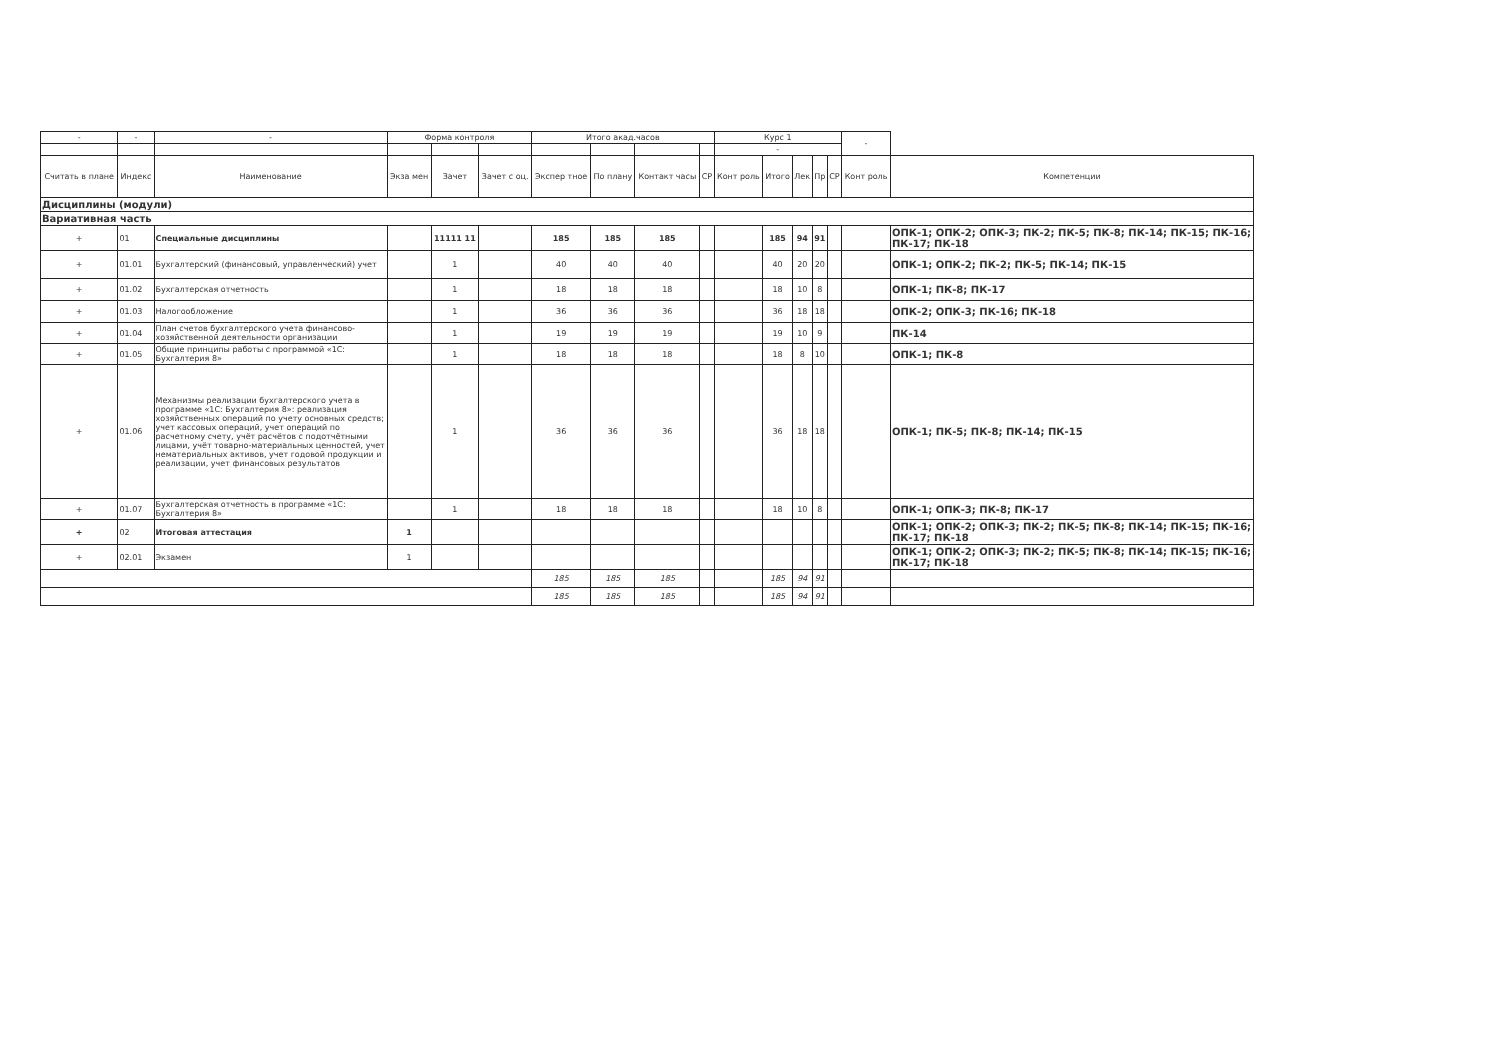| - | - | - | Форма контроля | | | Итого акад.часов | | | | Курс 1 | | | | | - | |
| --- | --- | --- | --- | --- | --- | --- | --- | --- | --- | --- | --- | --- | --- | --- | --- | --- |
| | | | | | | | | | | - | | | | | | |
| Считать в плане | Индекс | Наименование | Экза мен | Зачет | Зачет с оц. | Экспер тное | По плану | Контакт часы | СР | Конт роль | Итого | Лек | Пр | СР | Конт роль | Компетенции |
| Дисциплины (модули) | | | | | | | | | | | | | | | | |
| Вариативная часть | | | | | | | | | | | | | | | | |
| + | 01 | Специальные дисциплины | | 11111 11 | | 185 | 185 | 185 | | | 185 | 94 | 91 | | | ОПК-1; ОПК-2; ОПК-3; ПК-2; ПК-5; ПК-8; ПК-14; ПК-15; ПК-16; ПК-17; ПК-18 |
| + | 01.01 | Бухгалтерский (финансовый, управленческий) учет | | 1 | | 40 | 40 | 40 | | | 40 | 20 | 20 | | | ОПК-1; ОПК-2; ПК-2; ПК-5; ПК-14; ПК-15 |
| + | 01.02 | Бухгалтерская отчетность | | 1 | | 18 | 18 | 18 | | | 18 | 10 | 8 | | | ОПК-1; ПК-8; ПК-17 |
| + | 01.03 | Налогообложение | | 1 | | 36 | 36 | 36 | | | 36 | 18 | 18 | | | ОПК-2; ОПК-3; ПК-16; ПК-18 |
| + | 01.04 | План счетов бухгалтерского учета финансово-хозяйственной деятельности организации | | 1 | | 19 | 19 | 19 | | | 19 | 10 | 9 | | | ПК-14 |
| + | 01.05 | Общие принципы работы с программой «1С: Бухгалтерия 8» | | 1 | | 18 | 18 | 18 | | | 18 | 8 | 10 | | | ОПК-1; ПК-8 |
| + | 01.06 | Механизмы реализации бухгалтерского учета в программе «1С: Бухгалтерия 8»: реализация хозяйственных операций по учету основных средств; учет кассовых операций, учет операций по расчетному счету, учёт расчётов с подотчётными лицами, учёт товарно-материальных ценностей, учет нематериальных активов, учет годовой продукции и реализации, учет финансовых результатов | | 1 | | 36 | 36 | 36 | | | 36 | 18 | 18 | | | ОПК-1; ПК-5; ПК-8; ПК-14; ПК-15 |
| + | 01.07 | Бухгалтерская отчетность в программе «1С: Бухгалтерия 8» | | 1 | | 18 | 18 | 18 | | | 18 | 10 | 8 | | | ОПК-1; ОПК-3; ПК-8; ПК-17 |
| + | 02 | Итоговая аттестация | 1 | | | | | | | | | | | | | ОПК-1; ОПК-2; ОПК-3; ПК-2; ПК-5; ПК-8; ПК-14; ПК-15; ПК-16; ПК-17; ПК-18 |
| + | 02.01 | Экзамен | 1 | | | | | | | | | | | | | ОПК-1; ОПК-2; ОПК-3; ПК-2; ПК-5; ПК-8; ПК-14; ПК-15; ПК-16; ПК-17; ПК-18 |
| | | | | | | 185 | 185 | 185 | | | 185 | 94 | 91 | | | |
| | | | | | | 185 | 185 | 185 | | | 185 | 94 | 91 | | | |